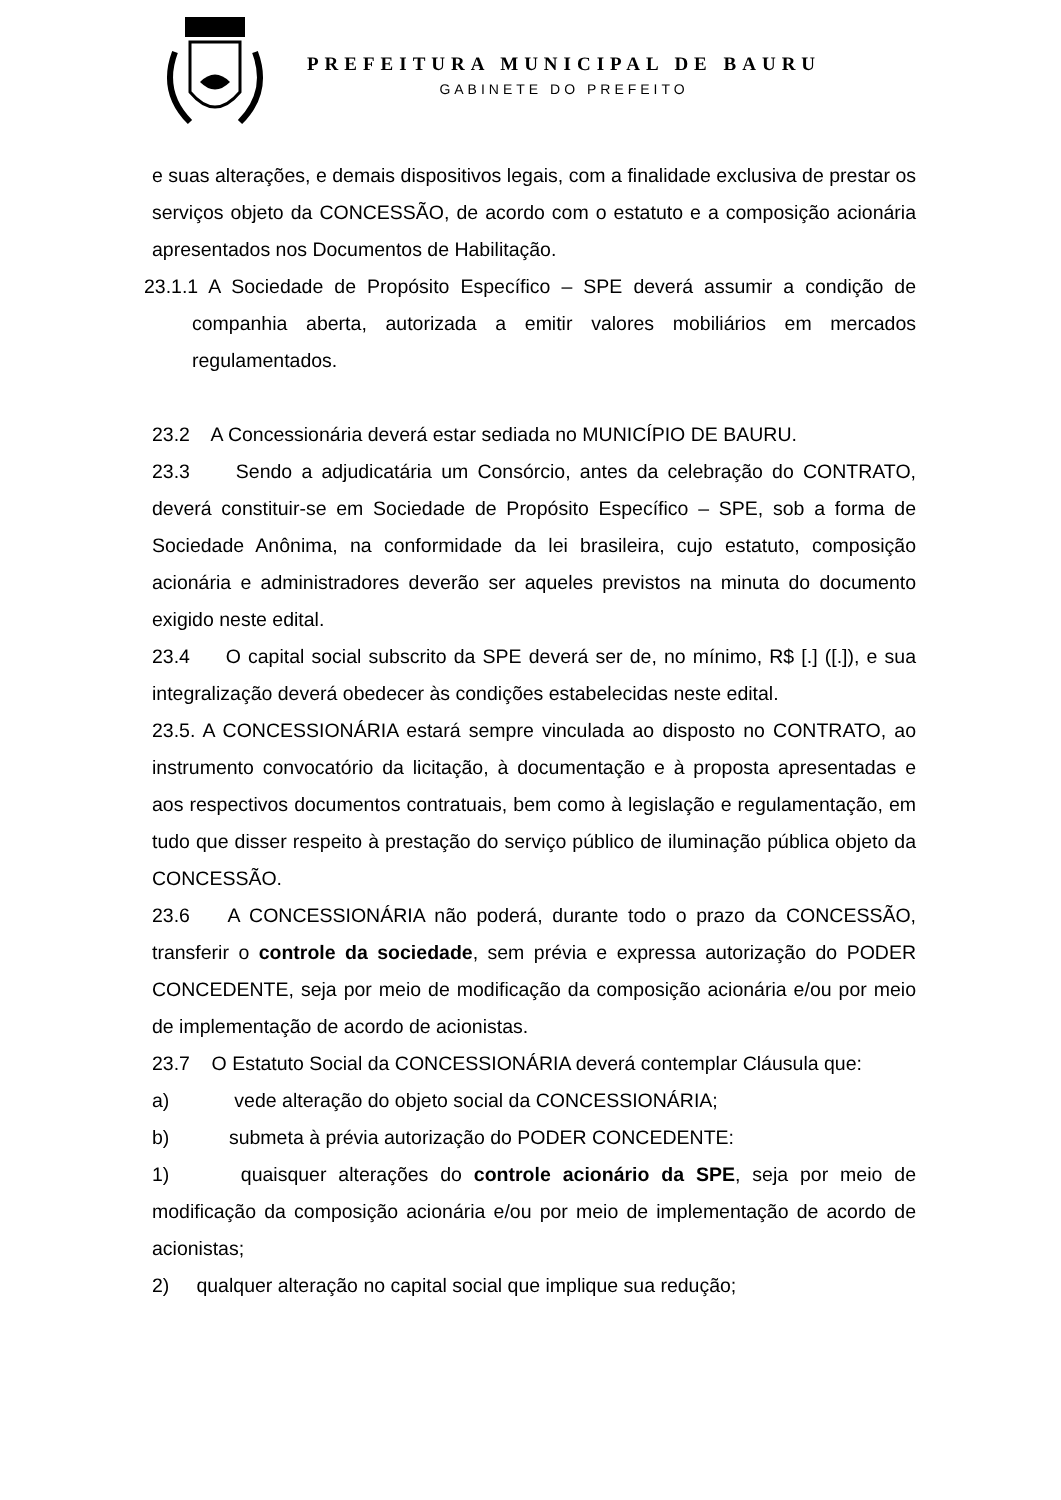PREFEITURA MUNICIPAL DE BAURU
GABINETE DO PREFEITO
e suas alterações, e demais dispositivos legais, com a finalidade exclusiva de prestar os serviços objeto da CONCESSÃO, de acordo com o estatuto e a composição acionária apresentados nos Documentos de Habilitação.
23.1.1 A Sociedade de Propósito Específico – SPE deverá assumir a condição de companhia aberta, autorizada a emitir valores mobiliários em mercados regulamentados.
23.2 A Concessionária deverá estar sediada no MUNICÍPIO DE BAURU.
23.3 Sendo a adjudicatária um Consórcio, antes da celebração do CONTRATO, deverá constituir-se em Sociedade de Propósito Específico – SPE, sob a forma de Sociedade Anônima, na conformidade da lei brasileira, cujo estatuto, composição acionária e administradores deverão ser aqueles previstos na minuta do documento exigido neste edital.
23.4 O capital social subscrito da SPE deverá ser de, no mínimo, R$ [.] ([.]), e sua integralização deverá obedecer às condições estabelecidas neste edital.
23.5. A CONCESSIONÁRIA estará sempre vinculada ao disposto no CONTRATO, ao instrumento convocatório da licitação, à documentação e à proposta apresentadas e aos respectivos documentos contratuais, bem como à legislação e regulamentação, em tudo que disser respeito à prestação do serviço público de iluminação pública objeto da CONCESSÃO.
23.6 A CONCESSIONÁRIA não poderá, durante todo o prazo da CONCESSÃO, transferir o controle da sociedade, sem prévia e expressa autorização do PODER CONCEDENTE, seja por meio de modificação da composição acionária e/ou por meio de implementação de acordo de acionistas.
23.7 O Estatuto Social da CONCESSIONÁRIA deverá contemplar Cláusula que:
a) vede alteração do objeto social da CONCESSIONÁRIA;
b) submeta à prévia autorização do PODER CONCEDENTE:
1) quaisquer alterações do controle acionário da SPE, seja por meio de modificação da composição acionária e/ou por meio de implementação de acordo de acionistas;
2) qualquer alteração no capital social que implique sua redução;